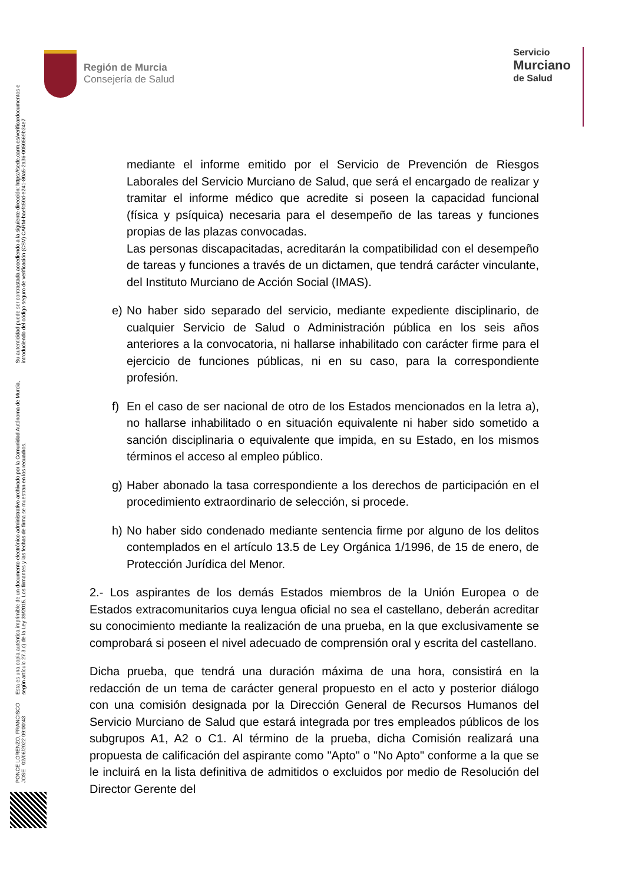Región de Murcia
Consejería de Salud
Servicio
Murciano
de Salud
mediante el informe emitido por el Servicio de Prevención de Riesgos Laborales del Servicio Murciano de Salud, que será el encargado de realizar y tramitar el informe médico que acredite si poseen la capacidad funcional (física y psíquica) necesaria para el desempeño de las tareas y funciones propias de las plazas convocadas.
Las personas discapacitadas, acreditarán la compatibilidad con el desempeño de tareas y funciones a través de un dictamen, que tendrá carácter vinculante, del Instituto Murciano de Acción Social (IMAS).
e) No haber sido separado del servicio, mediante expediente disciplinario, de cualquier Servicio de Salud o Administración pública en los seis años anteriores a la convocatoria, ni hallarse inhabilitado con carácter firme para el ejercicio de funciones públicas, ni en su caso, para la correspondiente profesión.
f) En el caso de ser nacional de otro de los Estados mencionados en la letra a), no hallarse inhabilitado o en situación equivalente ni haber sido sometido a sanción disciplinaria o equivalente que impida, en su Estado, en los mismos términos el acceso al empleo público.
g) Haber abonado la tasa correspondiente a los derechos de participación en el procedimiento extraordinario de selección, si procede.
h) No haber sido condenado mediante sentencia firme por alguno de los delitos contemplados en el artículo 13.5 de Ley Orgánica 1/1996, de 15 de enero, de Protección Jurídica del Menor.
2.- Los aspirantes de los demás Estados miembros de la Unión Europea o de Estados extracomunitarios cuya lengua oficial no sea el castellano, deberán acreditar su conocimiento mediante la realización de una prueba, en la que exclusivamente se comprobará si poseen el nivel adecuado de comprensión oral y escrita del castellano.
Dicha prueba, que tendrá una duración máxima de una hora, consistirá en la redacción de un tema de carácter general propuesto en el acto y posterior diálogo con una comisión designada por la Dirección General de Recursos Humanos del Servicio Murciano de Salud que estará integrada por tres empleados públicos de los subgrupos A1, A2 o C1. Al término de la prueba, dicha Comisión realizará una propuesta de calificación del aspirante como "Apto" o "No Apto" conforme a la que se le incluirá en la lista definitiva de admitidos o excluidos por medio de Resolución del Director Gerente del
PONCE LORENZO, FRANCISCO JOSE 02/06/2022 09:00:43
Esta es una copia auténtica imprimible de un documento electrónico administrativo archivado por la Comunidad Autónoma de Murcia, según artículo 27.3.c) de la Ley 39/2015. Los firmantes y las fechas de firma se muestran en los recuadros.
Su autenticidad puede ser contrastada accediendo a la siguiente dirección: https://sede.carm.es/verificardocumentos e introduciendo del código seguro de verificación (CSV) CARM-baefc50d-e241-80a5-2a36-0050569b34e7